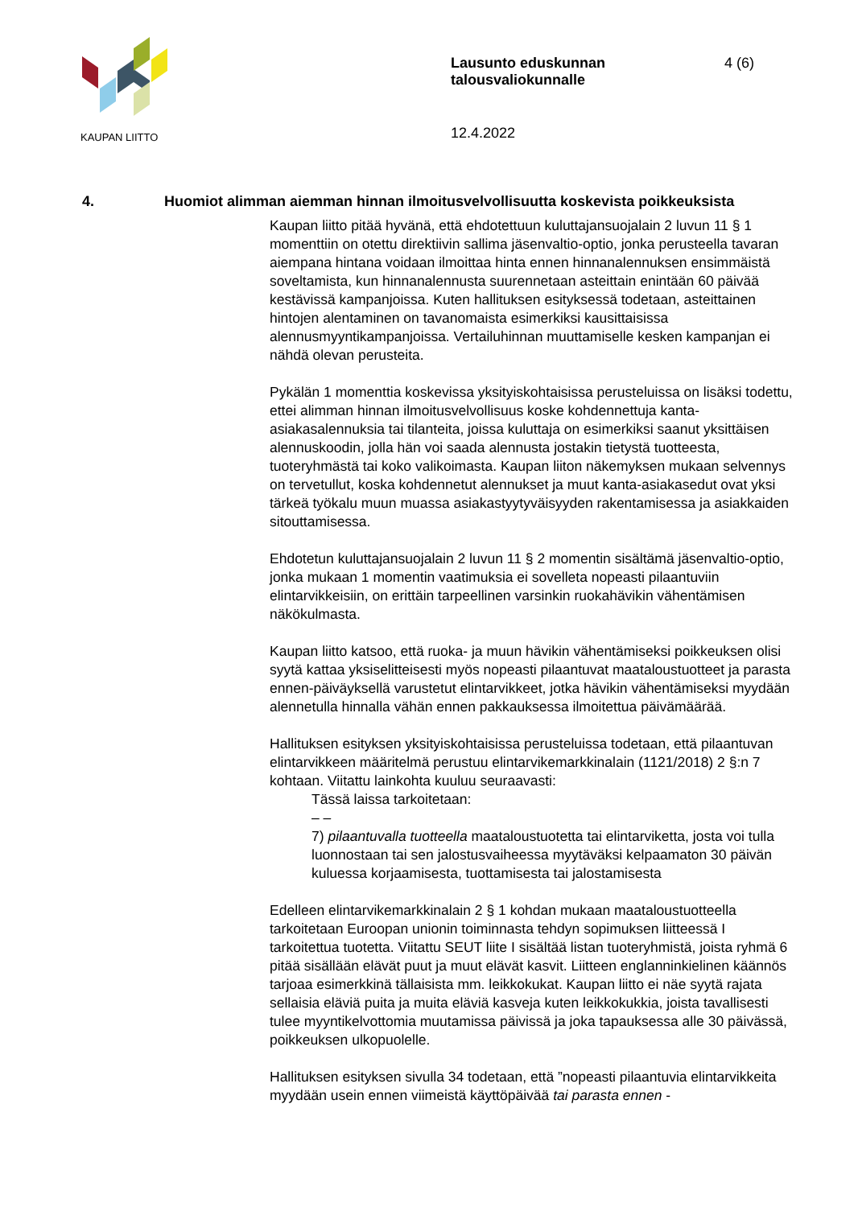KAUPAN LIITTO
Lausunto eduskunnan talousvaliokunnalle
12.4.2022
4 (6)
4. Huomiot alimman aiemman hinnan ilmoitusvelvollisuutta koskevista poikkeuksista
Kaupan liitto pitää hyvänä, että ehdotettuun kuluttajansuojalain 2 luvun 11 § 1 momenttiin on otettu direktiivin sallima jäsenvaltio-optio, jonka perusteella tavaran aiempana hintana voidaan ilmoittaa hinta ennen hinnanalennuksen ensimmäistä soveltamista, kun hinnanalennusta suurennetaan asteittain enintään 60 päivää kestävissä kampanjoissa. Kuten hallituksen esityksessä todetaan, asteittainen hintojen alentaminen on tavanomaista esimerkiksi kausittaisissa alennusmyyntikampanjoissa. Vertailuhinnan muuttamiselle kesken kampanjan ei nähdä olevan perusteita.
Pykälän 1 momenttia koskevissa yksityiskohtaisissa perusteluissa on lisäksi todettu, ettei alimman hinnan ilmoitusvelvollisuus koske kohdennettuja kanta-asiakasalennuksia tai tilanteita, joissa kuluttaja on esimerkiksi saanut yksittäisen alennuskoodin, jolla hän voi saada alennusta jostakin tietystä tuotteesta, tuoteryhmästä tai koko valikoimasta. Kaupan liiton näkemyksen mukaan selvennys on tervetullut, koska kohdennetut alennukset ja muut kanta-asiakasedut ovat yksi tärkeä työkalu muun muassa asiakastyytyväisyyden rakentamisessa ja asiakkaiden sitouttamisessa.
Ehdotetun kuluttajansuojalain 2 luvun 11 § 2 momentin sisältämä jäsenvaltio-optio, jonka mukaan 1 momentin vaatimuksia ei sovelleta nopeasti pilaantuviin elintarvikkeisiin, on erittäin tarpeellinen varsinkin ruokahävikin vähentämisen näkökulmasta.
Kaupan liitto katsoo, että ruoka- ja muun hävikin vähentämiseksi poikkeuksen olisi syytä kattaa yksiselitteisesti myös nopeasti pilaantuvat maataloustuotteet ja parasta ennen-päiväyksellä varustetut elintarvikkeet, jotka hävikin vähentämiseksi myydään alennetulla hinnalla vähän ennen pakkauksessa ilmoitettua päivämäärää.
Hallituksen esityksen yksityiskohtaisissa perusteluissa todetaan, että pilaantuvan elintarvikkeen määritelmä perustuu elintarvikemarkkinalain (1121/2018) 2 §:n 7 kohtaan. Viitattu lainkohta kuuluu seuraavasti:
Tässä laissa tarkoitetaan:
– –
7) pilaantuvalla tuotteella maataloustuotetta tai elintarviketta, josta voi tulla luonnostaan tai sen jalostusvaiheessa myytäväksi kelpaamaton 30 päivän kuluessa korjaamisesta, tuottamisesta tai jalostamisesta
Edelleen elintarvikemarkkinalain 2 § 1 kohdan mukaan maataloustuotteella tarkoitetaan Euroopan unionin toiminnasta tehdyn sopimuksen liitteessä I tarkoitettua tuotetta. Viitattu SEUT liite I sisältää listan tuoteryhmistä, joista ryhmä 6 pitää sisällään elävät puut ja muut elävät kasvit. Liitteen englanninkielinen käännös tarjoaa esimerkkinä tällaisista mm. leikkokukat. Kaupan liitto ei näe syytä rajata sellaisia eläviä puita ja muita eläviä kasveja kuten leikkokukkia, joista tavallisesti tulee myyntikelvottomia muutamissa päivissä ja joka tapauksessa alle 30 päivässä, poikkeuksen ulkopuolelle.
Hallituksen esityksen sivulla 34 todetaan, että ”nopeasti pilaantuvia elintarvikkeita myydään usein ennen viimeistä käyttöpäivää tai parasta ennen -